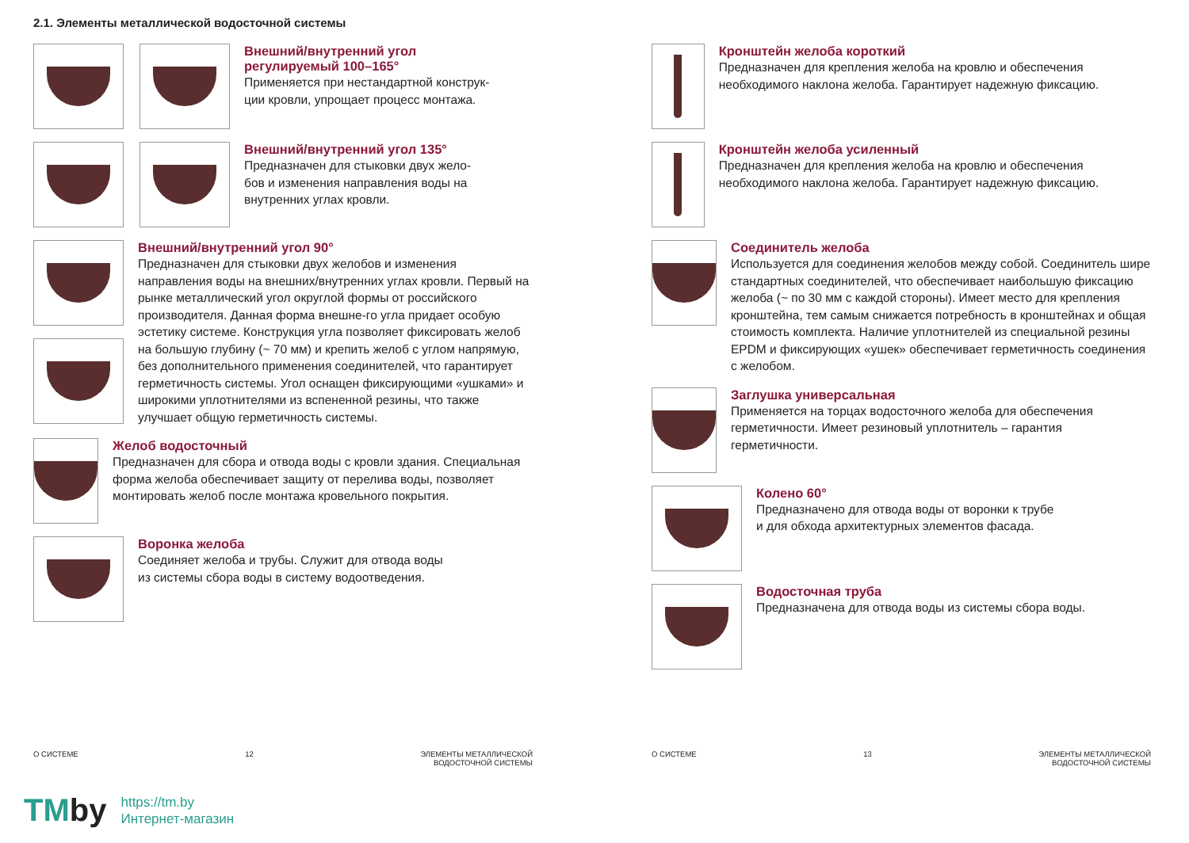2.1. Элементы металлической водосточной системы
Внешний/внутренний угол
регулируемый 100–165°
Применяется при нестандартной конструк-
ции кровли, упрощает процесс монтажа.
Внешний/внутренний угол 135°
Предназначен для стыковки двух жело-
бов и изменения направления воды на
внутренних углах кровли.
Внешний/внутренний угол 90°
Предназначен для стыковки двух желобов и изменения направления воды на внешних/внутренних углах кровли. Первый на рынке металлический угол округлой формы от российского производителя. Данная форма внешне-го угла придает особую эстетику системе. Конструкция угла позволяет фиксировать желоб на большую глубину (~ 70 мм) и крепить желоб с углом напрямую, без дополнительного применения соединителей, что гарантирует герметичность системы. Угол оснащен фиксирующими «ушками» и широкими уплотнителями из вспененной резины, что также улучшает общую герметичность системы.
Желоб водосточный
Предназначен для сбора и отвода воды с кровли здания. Специальная форма желоба обеспечивает защиту от перелива воды, позволяет монтировать желоб после монтажа кровельного покрытия.
Воронка желоба
Соединяет желоба и трубы. Служит для отвода воды
из системы сбора воды в систему водоотведения.
Кронштейн желоба короткий
Предназначен для крепления желоба на кровлю и обеспечения необходимого наклона желоба. Гарантирует надежную фиксацию.
Кронштейн желоба усиленный
Предназначен для крепления желоба на кровлю и обеспечения необходимого наклона желоба. Гарантирует надежную фиксацию.
Соединитель желоба
Используется для соединения желобов между собой. Соединитель шире стандартных соединителей, что обеспечивает наибольшую фиксацию желоба (~ по 30 мм с каждой стороны). Имеет место для крепления кронштейна, тем самым снижается потребность в кронштейнах и общая стоимость комплекта. Наличие уплотнителей из специальной резины EPDM и фиксирующих «ушек» обеспечивает герметичность соединения с желобом.
Заглушка универсальная
Применяется на торцах водосточного желоба для обеспечения герметичности. Имеет резиновый уплотнитель – гарантия герметичности.
Колено 60°
Предназначено для отвода воды от воронки к трубе
и для обхода архитектурных элементов фасада.
Водосточная труба
Предназначена для отвода воды из системы сбора воды.
О СИСТЕМЕ 12 ЭЛЕМЕНТЫ МЕТАЛЛИЧЕСКОЙ
ВОДОСТОЧНОЙ СИСТЕМЫ
О СИСТЕМЕ 13 ЭЛЕМЕНТЫ МЕТАЛЛИЧЕСКОЙ
ВОДОСТОЧНОЙ СИСТЕМЫ
TMby
https://tm.by
Интернет-магазин